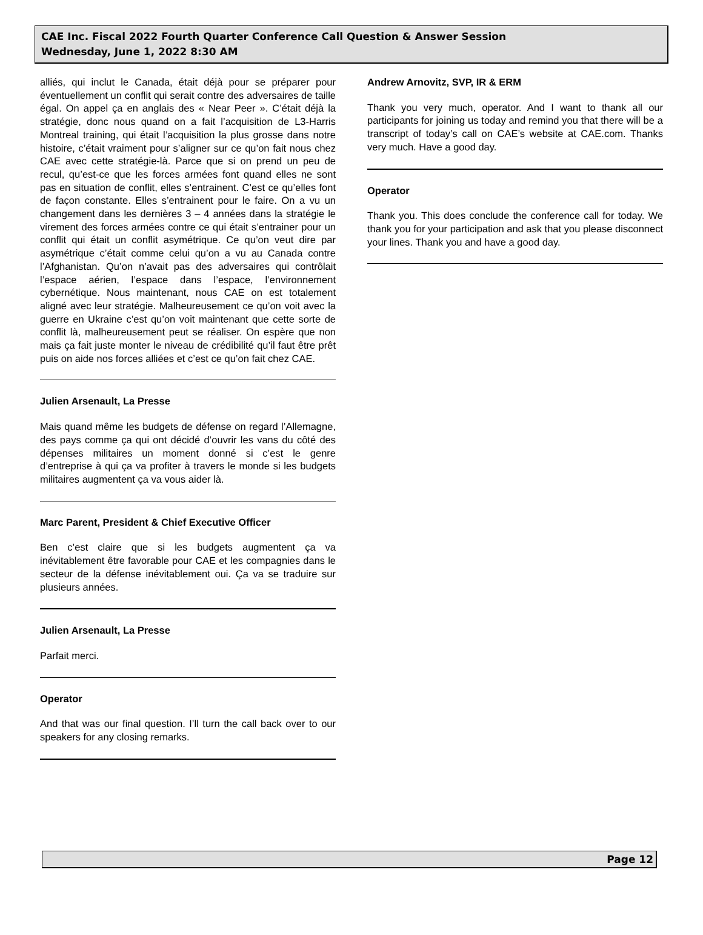CAE Inc. Fiscal 2022 Fourth Quarter Conference Call Question & Answer Session
Wednesday, June 1, 2022 8:30 AM
alliés, qui inclut le Canada, était déjà pour se préparer pour éventuellement un conflit qui serait contre des adversaires de taille égal. On appel ça en anglais des « Near Peer ». C’était déjà la stratégie, donc nous quand on a fait l’acquisition de L3-Harris Montreal training, qui était l’acquisition la plus grosse dans notre histoire, c’était vraiment pour s’aligner sur ce qu’on fait nous chez CAE avec cette stratégie-là. Parce que si on prend un peu de recul, qu’est-ce que les forces armées font quand elles ne sont pas en situation de conflit, elles s’entrainent. C’est ce qu’elles font de façon constante. Elles s’entrainent pour le faire. On a vu un changement dans les dernières 3 – 4 années dans la stratégie le virement des forces armées contre ce qui était s’entrainer pour un conflit qui était un conflit asymétrique. Ce qu’on veut dire par asymétrique c’était comme celui qu’on a vu au Canada contre l’Afghanistan. Qu’on n’avait pas des adversaires qui contrôlait l’espace aérien, l’espace dans l’espace, l’environnement cybernétique. Nous maintenant, nous CAE on est totalement aligné avec leur stratégie. Malheureusement ce qu’on voit avec la guerre en Ukraine c’est qu’on voit maintenant que cette sorte de conflit là, malheureusement peut se réaliser. On espère que non mais ça fait juste monter le niveau de crédibilité qu’il faut être prêt puis on aide nos forces alliées et c’est ce qu’on fait chez CAE.
Julien Arsenault, La Presse
Mais quand même les budgets de défense on regard l’Allemagne, des pays comme ça qui ont décidé d’ouvrir les vans du côté des dépenses militaires un moment donné si c’est le genre d’entreprise à qui ça va profiter à travers le monde si les budgets militaires augmentent ça va vous aider là.
Marc Parent, President & Chief Executive Officer
Ben c’est claire que si les budgets augmentent ça va inévitablement être favorable pour CAE et les compagnies dans le secteur de la défense inévitablement oui. Ça va se traduire sur plusieurs années.
Julien Arsenault, La Presse
Parfait merci.
Operator
And that was our final question. I’ll turn the call back over to our speakers for any closing remarks.
Andrew Arnovitz, SVP, IR & ERM
Thank you very much, operator. And I want to thank all our participants for joining us today and remind you that there will be a transcript of today’s call on CAE’s website at CAE.com. Thanks very much. Have a good day.
Operator
Thank you. This does conclude the conference call for today. We thank you for your participation and ask that you please disconnect your lines. Thank you and have a good day.
Page 12